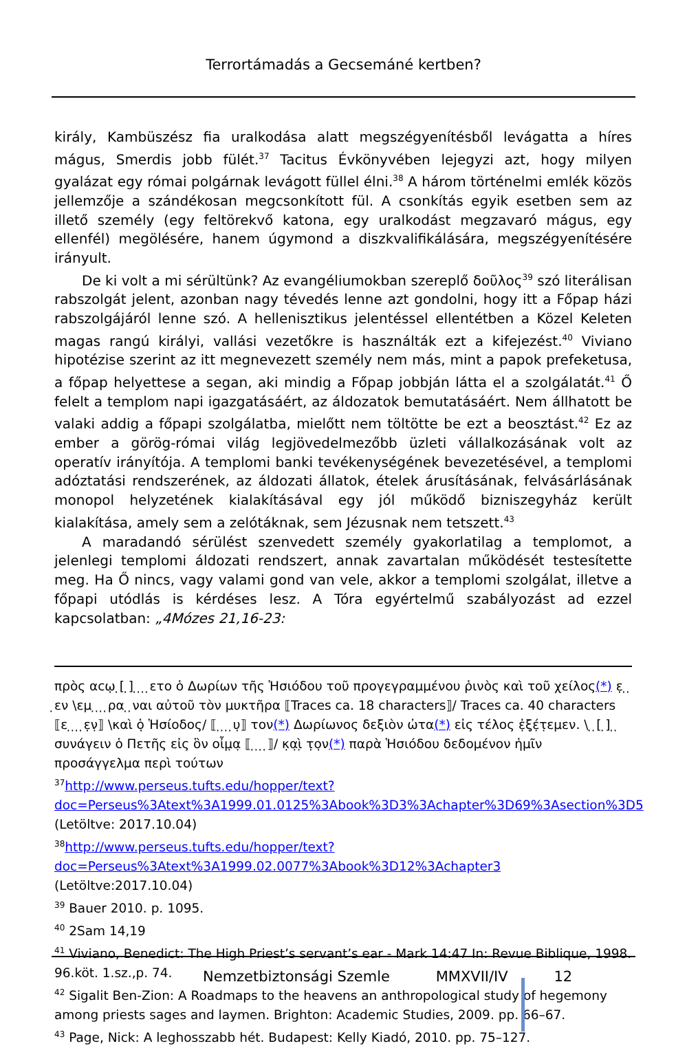Terrortámadás a Gecsemáné kertben?
király, Kambüszész fia uralkodása alatt megszégyenítésből levágatta a híres mágus, Smerdis jobb fülét.<sup>37</sup> Tacitus Évkönyvében lejegyzi azt, hogy milyen gyalázat egy római polgárnak levágott füllel élni.<sup>38</sup> A három történelmi emlék közös jellemzője a szándékosan megcsonkított fül. A csonkítás egyik esetben sem az illető személy (egy feltörekvő katona, egy uralkodást megzavaró mágus, egy ellenfél) megölésére, hanem úgymond a diszkvalifikálására, megszégyenítésére irányult.
De ki volt a mi sérültünk? Az evangéliumokban szereplő δοῦλος<sup>39</sup> szó literálisan rabszolgát jelent, azonban nagy tévedés lenne azt gondolni, hogy itt a Főpap házi rabszolgájáról lenne szó. A hellenisztikus jelentéssel ellentétben a Közel Keleten magas rangú királyi, vallási vezetőkre is használták ezt a kifejezést.<sup>40</sup> Viviano hipotézise szerint az itt megnevezett személy nem más, mint a papok prefeketusa, a főpap helyettese a segan, aki mindig a Főpap jobbján látta el a szolgálatát.<sup>41</sup> Ő felelt a templom napi igazgatásáért, az áldozatok bemutatásáért. Nem állhatott be valaki addig a főpapi szolgálatba, mielőtt nem töltötte be ezt a beosztást.<sup>42</sup> Ez az ember a görög-római világ legjövedelmezőbb üzleti vállalkozásának volt az operatív irányítója. A templomi banki tevékenységének bevezetésével, a templomi adóztatási rendszerének, az áldozati állatok, ételek árusításának, felvásárlásának monopol helyzetének kialakításával egy jól működő bizniszegyház került kialakítása, amely sem a zelótáknak, sem Jézusnak nem tetszett.<sup>43</sup>
A maradandó sérülést szenvedett személy gyakorlatilag a templomot, a jelenlegi templomi áldozati rendszert, annak zavartalan működését testesítette meg. Ha Ő nincs, vagy valami gond van vele, akkor a templomi szolgálat, illetve a főpapi utódlás is kérdéses lesz. A Tóra egyértelmű szabályozást ad ezzel kapcsolatban: „4Mózes 21,16-23:
πρὸς αϲῳ ̣[ ̣] ̣ ̣ ̣ ̣ετο ὁ Δωρίων τῆς Ἡσιόδου τοῦ προγεγραμμένου ῥινὸς καὶ τοῦ χείλος(*) ε̣ ̣ ̣ ̣εν \εμ ̣ ̣ ̣ ̣ρα ̣ ̣ναι αὐτοῦ τὸν μυκτῆρα ⟦Traces ca. 18 characters⟧/ Traces ca. 40 characters
⟦ε ̣ ̣ ̣ ̣ε̣ν̣⟧ \καὶ ὁ̣ Ἡσίοδος/ ⟦ ̣ ̣ ̣ ̣υ̣⟧ τον(*) Δωρίωνος δεξιὸν ὠτα(*) εἰς τέλος ἐ̣ξ̣έ̣τ̣εμεν. \ ̣ ̣[ ̣] ̣ ̣ συνάγειν ὁ Πετῆς εἰς ὃν οἶμ̣α̣ ⟦ ̣ ̣ ̣ ̣⟧/ κ̣α̣ὶ̣ τ̣ο̣ν(*) παρὰ Ἡσιόδου δεδομένον ἡμῖν προσάγγελμα περὶ τούτων
<sup>37</sup> http://www.perseus.tufts.edu/hopper/text?doc=Perseus%3Atext%3A1999.01.0125%3Abook%3D3%3Achapter%3D69%3Asection%3D5 (Letöltve: 2017.10.04)
<sup>38</sup> http://www.perseus.tufts.edu/hopper/text?doc=Perseus%3Atext%3A1999.02.0077%3Abook%3D12%3Achapter3 (Letöltve:2017.10.04)
<sup>39</sup> Bauer 2010. p. 1095.
<sup>40</sup> 2Sam 14,19
<sup>41</sup> Viviano, Benedict: The High Priest’s servant’s ear - Mark 14:47 In: Revue Biblique, 1998. 96.köt. 1.sz.,p. 74.
<sup>42</sup> Sigalit Ben-Zion: A Roadmaps to the heavens an anthropological study of hegemony among priests sages and laymen. Brighton: Academic Studies, 2009. pp. 66–67.
<sup>43</sup> Page, Nick: A leghosszabb hét. Budapest: Kelly Kiadó, 2010. pp. 75–127.
Nemzetbiztonsági Szemle MMXVII/IV 12